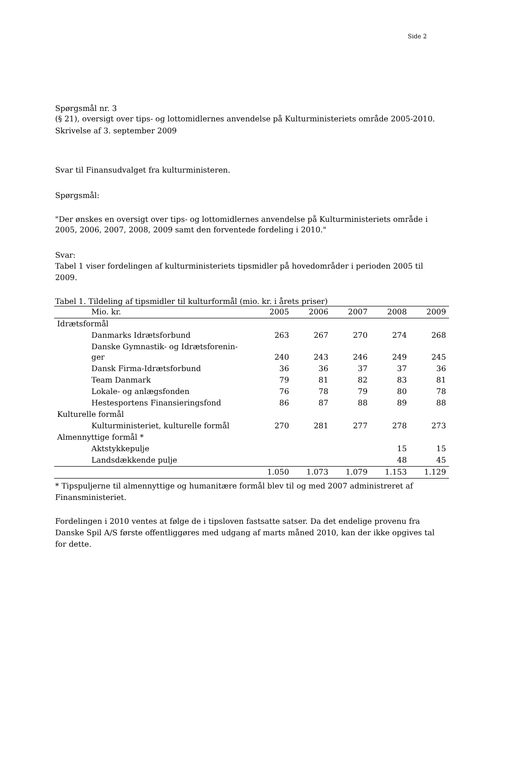Side 2
Spørgsmål nr. 3
(§ 21), oversigt over tips- og lottomidlernes anvendelse på Kulturministeriets område 2005-2010.
Skrivelse af 3. september 2009
Svar til Finansudvalget fra kulturministeren.
Spørgsmål:
"Der ønskes en oversigt over tips- og lottomidlernes anvendelse på Kulturministeriets område i 2005, 2006, 2007, 2008, 2009 samt den forventede fordeling i 2010."
Svar:
Tabel 1 viser fordelingen af kulturministeriets tipsmidler på hovedområder i perioden 2005 til 2009.
Tabel 1. Tildeling af tipsmidler til kulturformål (mio. kr. i årets priser)
| Mio. kr. | 2005 | 2006 | 2007 | 2008 | 2009 |
| --- | --- | --- | --- | --- | --- |
| Idrætsformål | | | | | |
| Danmarks Idrætsforbund | 263 | 267 | 270 | 274 | 268 |
| Danske Gymnastik- og Idrætsforenin- ger | 240 | 243 | 246 | 249 | 245 |
| Dansk Firma-Idrætsforbund | 36 | 36 | 37 | 37 | 36 |
| Team Danmark | 79 | 81 | 82 | 83 | 81 |
| Lokale- og anlægsfonden | 76 | 78 | 79 | 80 | 78 |
| Hestesportens Finansieringsfond | 86 | 87 | 88 | 89 | 88 |
| Kulturelle formål | | | | | |
| Kulturministeriet, kulturelle formål | 270 | 281 | 277 | 278 | 273 |
| Almennyttige formål * | | | | | |
| Aktstykkepulje | | | | 15 | 15 |
| Landsdækkende pulje | | | | 48 | 45 |
| | 1.050 | 1.073 | 1.079 | 1.153 | 1.129 |
* Tipspuljerne til almennyttige og humanitære formål blev til og med 2007 administreret af Finansministeriet.
Fordelingen i 2010 ventes at følge de i tipsloven fastsatte satser. Da det endelige provenu fra Danske Spil A/S første offentliggøres med udgang af marts måned 2010, kan der ikke opgives tal for dette.